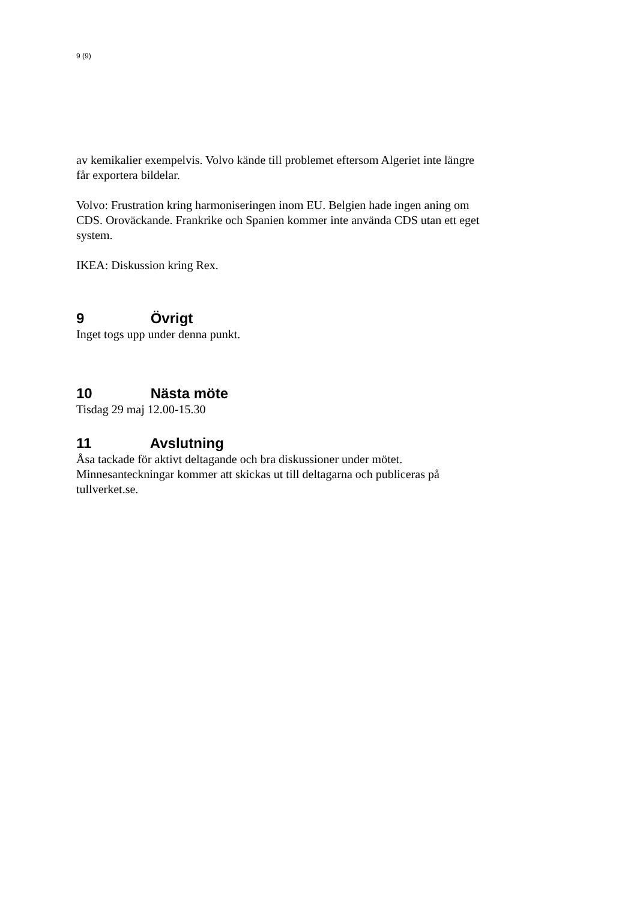9 (9)
av kemikalier exempelvis. Volvo kände till problemet eftersom Algeriet inte längre får exportera bildelar.
Volvo: Frustration kring harmoniseringen inom EU. Belgien hade ingen aning om CDS. Oroväckande. Frankrike och Spanien kommer inte använda CDS utan ett eget system.
IKEA: Diskussion kring Rex.
9 Övrigt
Inget togs upp under denna punkt.
10 Nästa möte
Tisdag 29 maj 12.00-15.30
11 Avslutning
Åsa tackade för aktivt deltagande och bra diskussioner under mötet. Minnesanteckningar kommer att skickas ut till deltagarna och publiceras på tullverket.se.